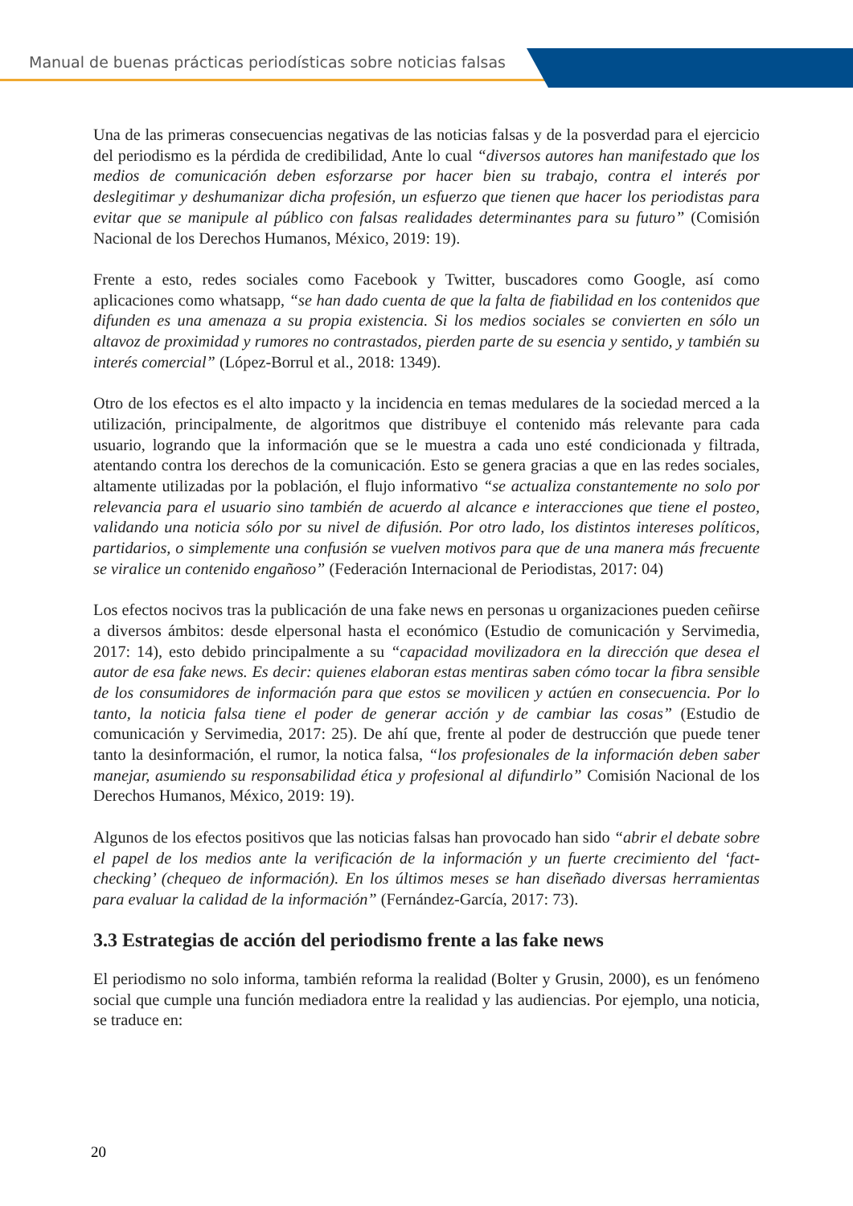Manual de buenas prácticas periodísticas sobre noticias falsas
Una de las primeras consecuencias negativas de las noticias falsas y de la posverdad para el ejercicio del periodismo es la pérdida de credibilidad, Ante lo cual “diversos autores han manifestado que los medios de comunicación deben esforzarse por hacer bien su trabajo, contra el interés por deslegitimar y deshumanizar dicha profesión, un esfuerzo que tienen que hacer los periodistas para evitar que se manipule al público con falsas realidades determinantes para su futuro” (Comisión Nacional de los Derechos Humanos, México, 2019: 19).
Frente a esto, redes sociales como Facebook y Twitter, buscadores como Google, así como aplicaciones como whatsapp, “se han dado cuenta de que la falta de fiabilidad en los contenidos que difunden es una amenaza a su propia existencia. Si los medios sociales se convierten en sólo un altavoz de proximidad y rumores no contrastados, pierden parte de su esencia y sentido, y también su interés comercial” (López-Borrul et al., 2018: 1349).
Otro de los efectos es el alto impacto y la incidencia en temas medulares de la sociedad merced a la utilización, principalmente, de algoritmos que distribuye el contenido más relevante para cada usuario, logrando que la información que se le muestra a cada uno esté condicionada y filtrada, atentando contra los derechos de la comunicación. Esto se genera gracias a que en las redes sociales, altamente utilizadas por la población, el flujo informativo “se actualiza constantemente no solo por relevancia para el usuario sino también de acuerdo al alcance e interacciones que tiene el posteo, validando una noticia sólo por su nivel de difusión. Por otro lado, los distintos intereses políticos, partidarios, o simplemente una confusión se vuelven motivos para que de una manera más frecuente se viralice un contenido engañoso” (Federación Internacional de Periodistas, 2017: 04)
Los efectos nocivos tras la publicación de una fake news en personas u organizaciones pueden ceñirse a diversos ámbitos: desde elpersonal hasta el económico (Estudio de comunicación y Servimedia, 2017: 14), esto debido principalmente a su “capacidad movilizadora en la dirección que desea el autor de esa fake news. Es decir: quienes elaboran estas mentiras saben cómo tocar la fibra sensible de los consumidores de información para que estos se movilicen y actúen en consecuencia. Por lo tanto, la noticia falsa tiene el poder de generar acción y de cambiar las cosas” (Estudio de comunicación y Servimedia, 2017: 25). De ahí que, frente al poder de destrucción que puede tener tanto la desinformación, el rumor, la notica falsa, “los profesionales de la información deben saber manejar, asumiendo su responsabilidad ética y profesional al difundirlo” Comisión Nacional de los Derechos Humanos, México, 2019: 19).
Algunos de los efectos positivos que las noticias falsas han provocado han sido “abrir el debate sobre el papel de los medios ante la verificación de la información y un fuerte crecimiento del ‘fact-checking’ (chequeo de información). En los últimos meses se han diseñado diversas herramientas para evaluar la calidad de la información” (Fernández-García, 2017: 73).
3.3 Estrategias de acción del periodismo frente a las fake news
El periodismo no solo informa, también reforma la realidad (Bolter y Grusin, 2000), es un fenómeno social que cumple una función mediadora entre la realidad y las audiencias. Por ejemplo, una noticia, se traduce en:
20